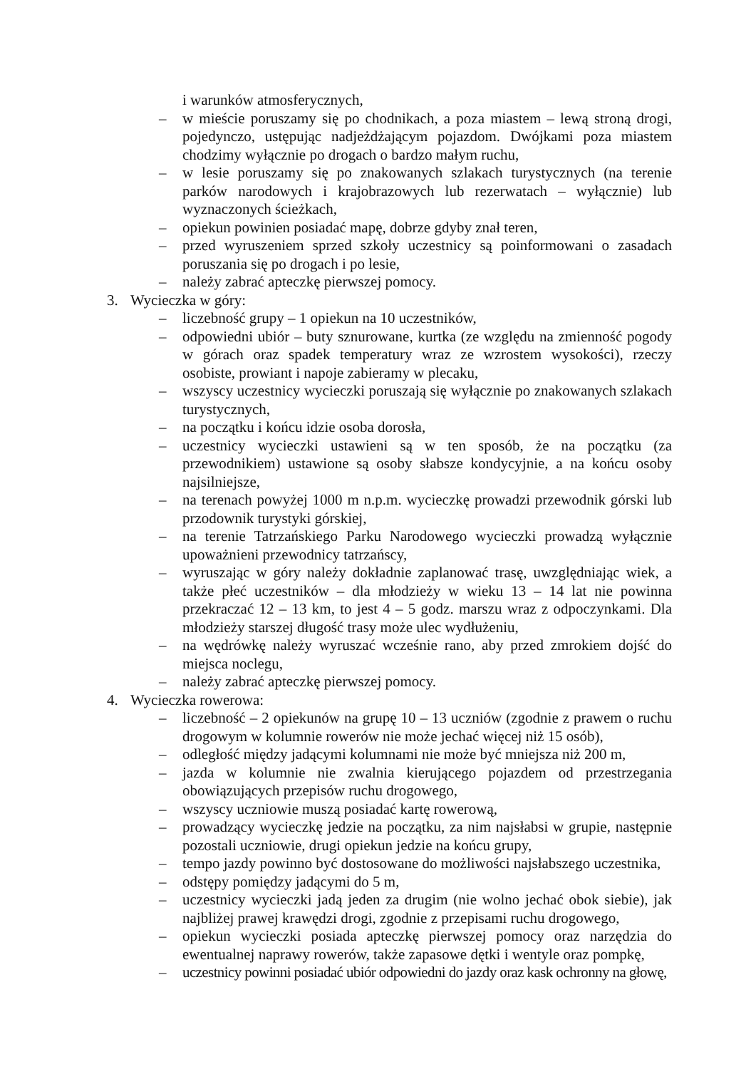i warunków atmosferycznych,
– w mieście poruszamy się po chodnikach, a poza miastem – lewą stroną drogi, pojedynczo, ustępując nadjeżdżającym pojazdom. Dwójkami poza miastem chodzimy wyłącznie po drogach o bardzo małym ruchu,
– w lesie poruszamy się po znakowanych szlakach turystycznych (na terenie parków narodowych i krajobrazowych lub rezerwatach – wyłącznie) lub wyznaczonych ścieżkach,
– opiekun powinien posiadać mapę, dobrze gdyby znał teren,
– przed wyruszeniem sprzed szkoły uczestnicy są poinformowani o zasadach poruszania się po drogach i po lesie,
– należy zabrać apteczkę pierwszej pomocy.
3. Wycieczka w góry:
– liczebność grupy – 1 opiekun na 10 uczestników,
– odpowiedni ubiór – buty sznurowane, kurtka (ze względu na zmienność pogody w górach oraz spadek temperatury wraz ze wzrostem wysokości), rzeczy osobiste, prowiant i napoje zabieramy w plecaku,
– wszyscy uczestnicy wycieczki poruszają się wyłącznie po znakowanych szlakach turystycznych,
– na początku i końcu idzie osoba dorosła,
– uczestnicy wycieczki ustawieni są w ten sposób, że na początku (za przewodnikiem) ustawione są osoby słabsze kondycyjnie, a na końcu osoby najsilniejsze,
– na terenach powyżej 1000 m n.p.m. wycieczkę prowadzi przewodnik górski lub przodownik turystyki górskiej,
– na terenie Tatrzańskiego Parku Narodowego wycieczki prowadzą wyłącznie upoważnieni przewodnicy tatrzańscy,
– wyruszając w góry należy dokładnie zaplanować trasę, uwzględniając wiek, a także płeć uczestników – dla młodzieży w wieku 13 – 14 lat nie powinna przekraczać 12 – 13 km, to jest 4 – 5 godz. marszu wraz z odpoczynkami. Dla młodzieży starszej długość trasy może ulec wydłużeniu,
– na wędrówkę należy wyruszać wcześnie rano, aby przed zmrokiem dojść do miejsca noclegu,
– należy zabrać apteczkę pierwszej pomocy.
4. Wycieczka rowerowa:
– liczebność – 2 opiekunów na grupę 10 – 13 uczniów (zgodnie z prawem o ruchu drogowym w kolumnie rowerów nie może jechać więcej niż 15 osób),
– odległość między jadącymi kolumnami nie może być mniejsza niż 200 m,
– jazda w kolumnie nie zwalnia kierującego pojazdem od przestrzegania obowiązujących przepisów ruchu drogowego,
– wszyscy uczniowie muszą posiadać kartę rowerową,
– prowadzący wycieczkę jedzie na początku, za nim najsłabsi w grupie, następnie pozostali uczniowie, drugi opiekun jedzie na końcu grupy,
– tempo jazdy powinno być dostosowane do możliwości najsłabszego uczestnika,
– odstępy pomiędzy jadącymi do 5 m,
– uczestnicy wycieczki jadą jeden za drugim (nie wolno jechać obok siebie), jak najbliżej prawej krawędzi drogi, zgodnie z przepisami ruchu drogowego,
– opiekun wycieczki posiada apteczkę pierwszej pomocy oraz narzędzia do ewentualnej naprawy rowerów, także zapasowe dętki i wentyle oraz pompkę,
– uczestnicy powinni posiadać ubiór odpowiedni do jazdy oraz kask ochronny na głowę,